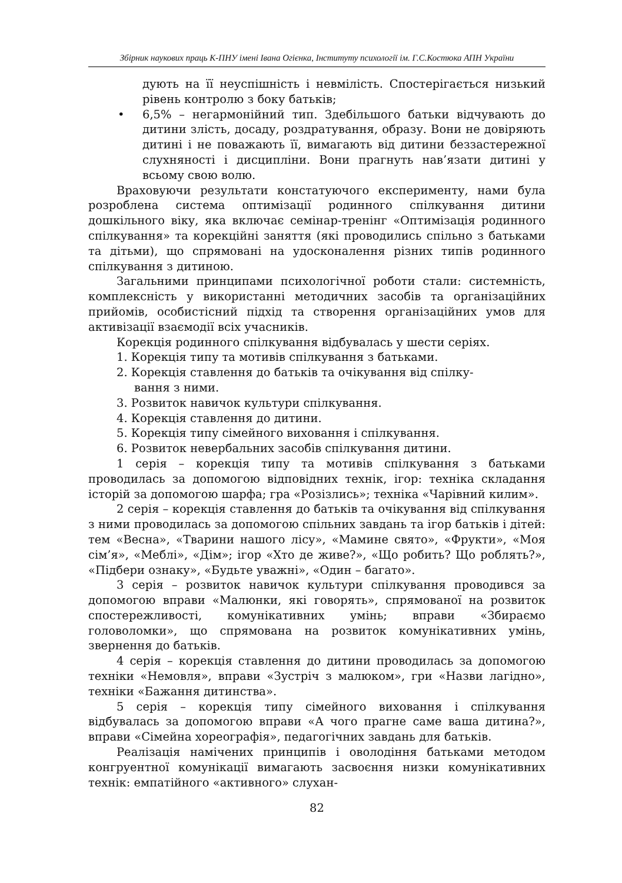Збірник наукових праць К-ПНУ імені Івана Огієнка, Інституту психології ім. Г.С.Костюка АПН України
дують на її неуспішність і невмілість. Спостерігається низький рівень контролю з боку батьків;
• 6,5% – негармонійний тип. Здебільшого батьки відчувають до дитини злість, досаду, роздратування, образу. Вони не довіряють дитині і не поважають її, вимагають від дитини беззастережної слухняності і дисципліни. Вони прагнуть нав’язати дитині у всьому свою волю.
Враховуючи результати констатуючого експерименту, нами була розроблена система оптимізації родинного спілкування дитини дошкільного віку, яка включає семінар-тренінг «Оптимізація родинного спілкування» та корекційні заняття (які проводились спільно з батьками та дітьми), що спрямовані на удосконалення різних типів родинного спілкування з дитиною.
Загальними принципами психологічної роботи стали: системність, комплексність у використанні методичних засобів та організаційних прийомів, особистісний підхід та створення організаційних умов для активізації взаємодії всіх учасників.
Корекція родинного спілкування відбувалась у шести серіях.
1. Корекція типу та мотивів спілкування з батьками.
2. Корекція ставлення до батьків та очікування від спілку-
вання з ними.
3. Розвиток навичок культури спілкування.
4. Корекція ставлення до дитини.
5. Корекція типу сімейного виховання і спілкування.
6. Розвиток невербальних засобів спілкування дитини.
1 серія – корекція типу та мотивів спілкування з батьками проводилась за допомогою відповідних технік, ігор: техніка складання історій за допомогою шарфа; гра «Розізлись»; техніка «Чарівний килим».
2 серія – корекція ставлення до батьків та очікування від спілкування з ними проводилась за допомогою спільних завдань та ігор батьків і дітей: тем «Весна», «Тварини нашого лісу», «Мамине свято», «Фрукти», «Моя сім’я», «Меблі», «Дім»; ігор «Хто де живе?», «Що робить? Що роблять?», «Підбери ознаку», «Будьте уважні», «Один – багато».
3 серія – розвиток навичок культури спілкування проводився за допомогою вправи «Малюнки, які говорять», спрямованої на розвиток спостережливості, комунікативних умінь; вправи «Збираємо головоломки», що спрямована на розвиток комунікативних умінь, звернення до батьків.
4 серія – корекція ставлення до дитини проводилась за допомогою техніки «Немовля», вправи «Зустріч з малюком», гри «Назви лагідно», техніки «Бажання дитинства».
5 серія – корекція типу сімейного виховання і спілкування відбувалась за допомогою вправи «А чого прагне саме ваша дитина?», вправи «Сімейна хореографія», педагогічних завдань для батьків.
Реалізація намічених принципів і оволодіння батьками методом конгруентної комунікації вимагають засвоєння низки комунікативних технік: емпатійного «активного» слухан-
82